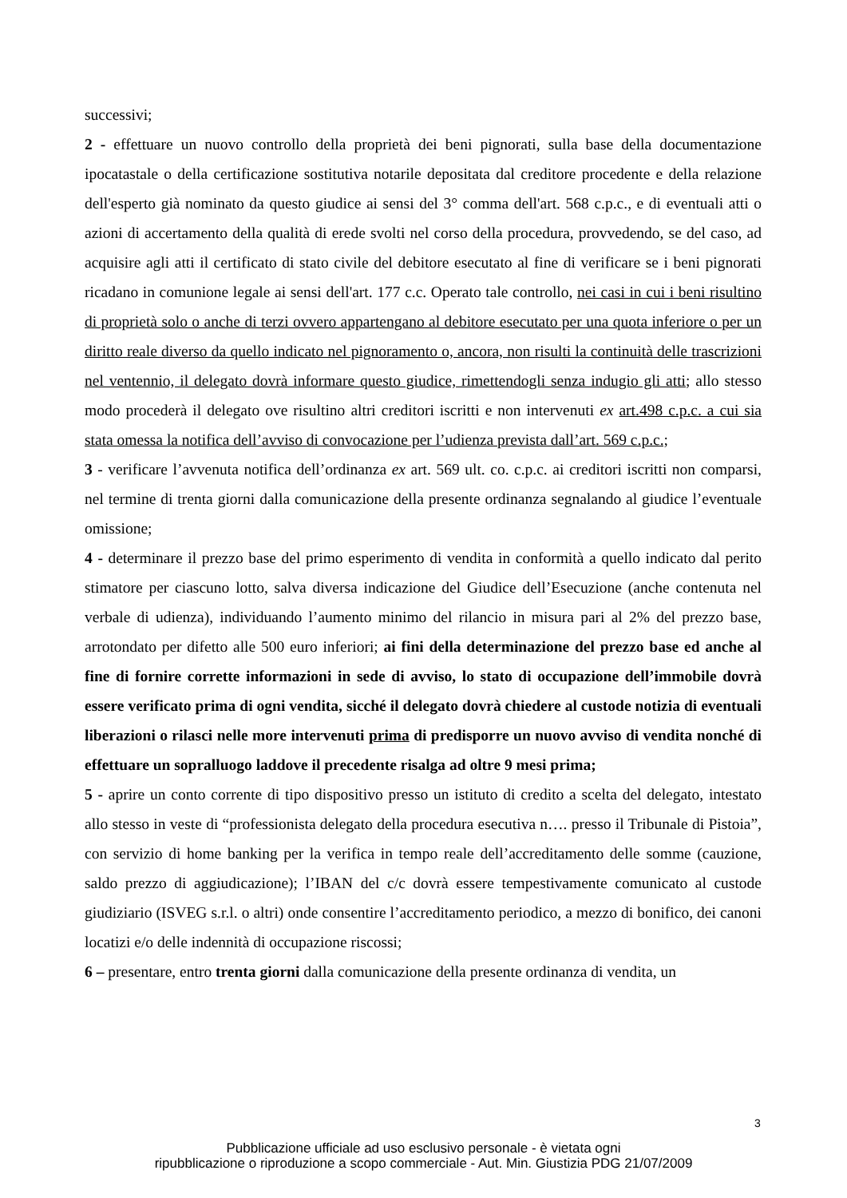successivi;
2 - effettuare un nuovo controllo della proprietà dei beni pignorati, sulla base della documentazione ipocatastale o della certificazione sostitutiva notarile depositata dal creditore procedente e della relazione dell'esperto già nominato da questo giudice ai sensi del 3° comma dell'art. 568 c.p.c., e di eventuali atti o azioni di accertamento della qualità di erede svolti nel corso della procedura, provvedendo, se del caso, ad acquisire agli atti il certificato di stato civile del debitore esecutato al fine di verificare se i beni pignorati ricadano in comunione legale ai sensi dell'art. 177 c.c. Operato tale controllo, nei casi in cui i beni risultino di proprietà solo o anche di terzi ovvero appartengano al debitore esecutato per una quota inferiore o per un diritto reale diverso da quello indicato nel pignoramento o, ancora, non risulti la continuità delle trascrizioni nel ventennio, il delegato dovrà informare questo giudice, rimettendogli senza indugio gli atti; allo stesso modo procederà il delegato ove risultino altri creditori iscritti e non intervenuti ex art.498 c.p.c. a cui sia stata omessa la notifica dell’avviso di convocazione per l’udienza prevista dall’art. 569 c.p.c.;
3 - verificare l’avvenuta notifica dell’ordinanza ex art. 569 ult. co. c.p.c. ai creditori iscritti non comparsi, nel termine di trenta giorni dalla comunicazione della presente ordinanza segnalando al giudice l’eventuale omissione;
4 - determinare il prezzo base del primo esperimento di vendita in conformità a quello indicato dal perito stimatore per ciascuno lotto, salva diversa indicazione del Giudice dell’Esecuzione (anche contenuta nel verbale di udienza), individuando l’aumento minimo del rilancio in misura pari al 2% del prezzo base, arrotondato per difetto alle 500 euro inferiori; ai fini della determinazione del prezzo base ed anche al fine di fornire corrette informazioni in sede di avviso, lo stato di occupazione dell’immobile dovrà essere verificato prima di ogni vendita, sicché il delegato dovrà chiedere al custode notizia di eventuali liberazioni o rilasci nelle more intervenuti prima di predisporre un nuovo avviso di vendita nonché di effettuare un sopralluogo laddove il precedente risalga ad oltre 9 mesi prima;
5 - aprire un conto corrente di tipo dispositivo presso un istituto di credito a scelta del delegato, intestato allo stesso in veste di “professionista delegato della procedura esecutiva n…. presso il Tribunale di Pistoia”, con servizio di home banking per la verifica in tempo reale dell’accreditamento delle somme (cauzione, saldo prezzo di aggiudicazione); l’IBAN del c/c dovrà essere tempestivamente comunicato al custode giudiziario (ISVEG s.r.l. o altri) onde consentire l’accreditamento periodico, a mezzo di bonifico, dei canoni locatizi e/o delle indennità di occupazione riscossi;
6 – presentare, entro trenta giorni dalla comunicazione della presente ordinanza di vendita, un
3
Pubblicazione ufficiale ad uso esclusivo personale - è vietata ogni
ripubblicazione o riproduzione a scopo commerciale - Aut. Min. Giustizia PDG 21/07/2009